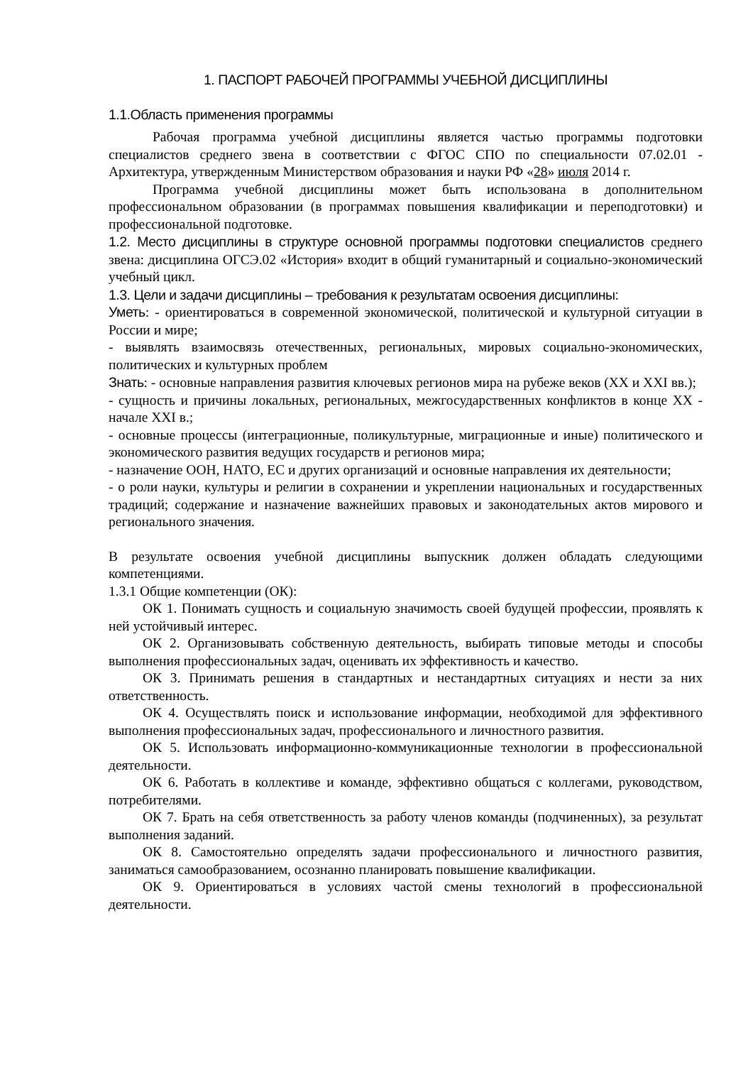1. ПАСПОРТ РАБОЧЕЙ ПРОГРАММЫ УЧЕБНОЙ ДИСЦИПЛИНЫ
1.1.Область применения программы
Рабочая программа учебной дисциплины является частью программы подготовки специалистов среднего звена в соответствии с ФГОС СПО по специальности 07.02.01 - Архитектура, утвержденным Министерством образования и науки РФ «28» июля 2014 г.
Программа учебной дисциплины может быть использована в дополнительном профессиональном образовании (в программах повышения квалификации и переподготовки) и профессиональной подготовке.
1.2. Место дисциплины в структуре основной программы подготовки специалистов среднего звена: дисциплина ОГСЭ.02 «История» входит в общий гуманитарный и социально-экономический учебный цикл.
1.3. Цели и задачи дисциплины – требования к результатам освоения дисциплины:
Уметь: - ориентироваться в современной экономической, политической и культурной ситуации в России и мире;
- выявлять взаимосвязь отечественных, региональных, мировых социально-экономических, политических и культурных проблем
Знать: - основные направления развития ключевых регионов мира на рубеже веков (XX и XXI вв.);
- сущность и причины локальных, региональных, межгосударственных конфликтов в конце XX - начале XXI в.;
- основные процессы (интеграционные, поликультурные, миграционные и иные) политического и экономического развития ведущих государств и регионов мира;
- назначение ООН, НАТО, ЕС и других организаций и основные направления их деятельности;
- о роли науки, культуры и религии в сохранении и укреплении национальных и государственных традиций; содержание и назначение важнейших правовых и законодательных актов мирового и регионального значения.
В результате освоения учебной дисциплины выпускник должен обладать следующими компетенциями.
1.3.1 Общие компетенции (ОК):
ОК 1. Понимать сущность и социальную значимость своей будущей профессии, проявлять к ней устойчивый интерес.
ОК 2. Организовывать собственную деятельность, выбирать типовые методы и способы выполнения профессиональных задач, оценивать их эффективность и качество.
ОК 3. Принимать решения в стандартных и нестандартных ситуациях и нести за них ответственность.
ОК 4. Осуществлять поиск и использование информации, необходимой для эффективного выполнения профессиональных задач, профессионального и личностного развития.
ОК 5. Использовать информационно-коммуникационные технологии в профессиональной деятельности.
ОК 6. Работать в коллективе и команде, эффективно общаться с коллегами, руководством, потребителями.
ОК 7. Брать на себя ответственность за работу членов команды (подчиненных), за результат выполнения заданий.
ОК 8. Самостоятельно определять задачи профессионального и личностного развития, заниматься самообразованием, осознанно планировать повышение квалификации.
ОК 9. Ориентироваться в условиях частой смены технологий в профессиональной деятельности.